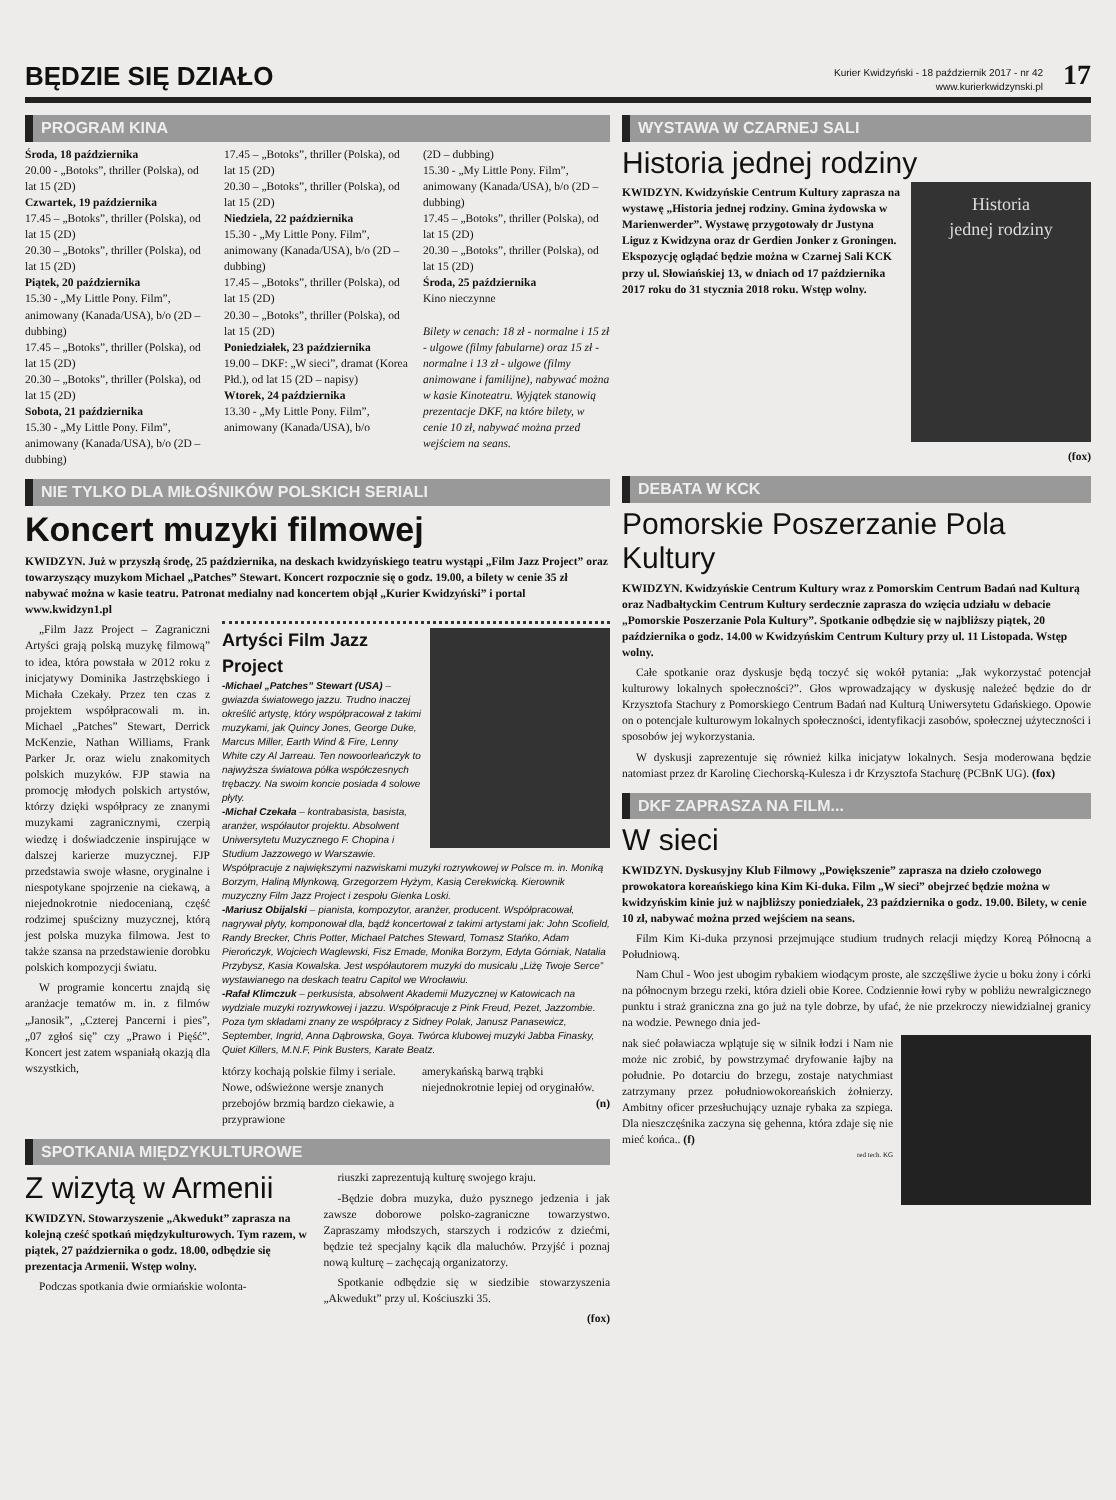BĘDZIE SIĘ DZIAŁO
Kurier Kwidzyński - 18 październik 2017 - nr 42
www.kurierkwidzynski.pl
17
PROGRAM KINA
Środa, 18 października
20.00 - „Botoks”, thriller (Polska), od lat 15 (2D)
Czwartek, 19 października
17.45 – „Botoks”, thriller (Polska), od lat 15 (2D)
20.30 – „Botoks”, thriller (Polska), od lat 15 (2D)
Piątek, 20 października
15.30 - „My Little Pony. Film”, animowany (Kanada/USA), b/o (2D – dubbing)
17.45 – „Botoks”, thriller (Polska), od lat 15 (2D)
20.30 – „Botoks”, thriller (Polska), od lat 15 (2D)
Sobota, 21 października
15.30 - „My Little Pony. Film”, animowany (Kanada/USA), b/o (2D – dubbing)
17.45 – „Botoks”, thriller (Polska), od lat 15 (2D)
20.30 – „Botoks”, thriller (Polska), od lat 15 (2D)
Niedziela, 22 października
15.30 - „My Little Pony. Film”, animowany (Kanada/USA), b/o (2D – dubbing)
17.45 – „Botoks”, thriller (Polska), od lat 15 (2D)
20.30 – „Botoks”, thriller (Polska), od lat 15 (2D)
Poniedziałek, 23 października
19.00 – DKF: „W sieci”, dramat (Korea Płd.), od lat 15 (2D – napisy)
Wtorek, 24 października
13.30 - „My Little Pony. Film”, animowany (Kanada/USA), b/o
(2D – dubbing)
15.30 - „My Little Pony. Film”, animowany (Kanada/USA), b/o (2D – dubbing)
17.45 – „Botoks”, thriller (Polska), od lat 15 (2D)
20.30 – „Botoks”, thriller (Polska), od lat 15 (2D)
Środa, 25 października
Kino nieczynne
Bilety w cenach: 18 zł - normalne i 15 zł - ulgowe (filmy fabularne) oraz 15 zł - normalne i 13 zł - ulgowe (filmy animowane i familijne), nabywać można w kasie Kinoteatru. Wyjątek stanowią prezentacje DKF, na które bilety, w cenie 10 zł, nabywać można przed wejściem na seans.
NIE TYLKO DLA MIŁOŚNIKÓW POLSKICH SERIALI
Koncert muzyki filmowej
KWIDZYN. Już w przyszłą środę, 25 października, na deskach kwidzyńskiego teatru wystąpi „Film Jazz Project” oraz towarzyszący muzykom Michael „Patches” Stewart. Koncert rozpocznie się o godz. 19.00, a bilety w cenie 35 zł nabywać można w kasie teatru. Patronat medialny nad koncertem objął „Kurier Kwidzyński” i portal www.kwidzyn1.pl
„Film Jazz Project – Zagraniczni Artyści grają polską muzykę filmową” to idea, która powstała w 2012 roku z inicjatywy Dominika Jastrzębskiego i Michała Czekały. Przez ten czas z projektem współpracowali m. in. Michael „Patches” Stewart, Derrick McKenzie, Nathan Williams, Frank Parker Jr. oraz wielu znakomitych polskich muzyków. FJP stawia na promocję młodych polskich artystów, którzy dzięki współpracy ze znanymi muzykami zagranicznymi, czerpią wiedzę i doświadczenie inspirujące w dalszej karierze muzycznej. FJP przedstawia swoje własne, oryginalne i niespotykane spojrzenie na ciekawą, a niejednokrotnie niedocenianą, część rodzimej spuścizny muzycznej, którą jest polska muzyka filmowa. Jest to także szansa na przedstawienie dorobku polskich kompozycji światu.
W programie koncertu znajdą się aranżacje tematów m. in. z filmów „Janosik”, „Czterej Pancerni i pies”, „07 zgłoś się” czy „Prawo i Pięść”. Koncert jest zatem wspaniałą okazją dla wszystkich,
Artyści Film Jazz Project
-Michael „Patches” Stewart (USA) – gwiazda światowego jazzu. Trudno inaczej określić artystę, który współpracował z takimi muzykami, jak Quincy Jones, George Duke, Marcus Miller, Earth Wind & Fire, Lenny White czy Al Jarreau. Ten nowoorleańczyk to najwyższa światowa półka współczesnych trębaczy. Na swoim koncie posiada 4 solowe płyty.
-Michał Czekała – kontrabasista, basista, aranżer, współautor projektu. Absolwent Uniwersytetu Muzycznego F. Chopina i Studium Jazzowego w Warszawie. Współpracuje z największymi nazwiskami muzyki rozrywkowej w Polsce m. in. Moniką Borzym, Haliną Młynkową, Grzegorzem Hyżym, Kasią Cerekwicką. Kierownik muzyczny Film Jazz Project i zespołu Gienka Loski.
-Mariusz Obijalski – pianista, kompozytor, aranżer, producent. Współpracował, nagrywał płyty, komponował dla, bądź koncertował z takimi artystami jak: John Scofield, Randy Brecker, Chris Potter, Michael Patches Steward, Tomasz Stańko, Adam Pierończyk, Wojciech Waglewski, Fisz Emade, Monika Borzym, Edyta Górniak, Natalia Przybysz, Kasia Kowalska. Jest współautorem muzyki do musicalu „Liżę Twoje Serce” wystawianego na deskach teatru Capitol we Wrocławiu.
-Rafał Klimczuk – perkusista, absolwent Akademii Muzycznej w Katowicach na wydziale muzyki rozrywkowej i jazzu. Współpracuje z Pink Freud, Pezet, Jazzombie. Poza tym składami znany ze współpracy z Sidney Polak, Janusz Panasewicz, September, Ingrid, Anna Dąbrowska, Goya. Twórca klubowej muzyki Jabba Finasky, Quiet Killers, M.N.F, Pink Busters, Karate Beatz.
którzy kochają polskie filmy i seriale. Nowe, odświeżone wersje znanych przebojów brzmią bardzo ciekawie, a przyprawione
amerykańską barwą trąbki niejednokrotnie lepiej od oryginałów.
(n)
SPOTKANIA MIĘDZYKULTUROWE
Z wizytą w Armenii
KWIDZYN. Stowarzyszenie „Akwedukt” zaprasza na kolejną cześć spotkań międzykulturowych. Tym razem, w piątek, 27 października o godz. 18.00, odbędzie się prezentacja Armenii. Wstęp wolny.
Podczas spotkania dwie ormiańskie wolonta-
riuszki zaprezentują kulturę swojego kraju.
-Będzie dobra muzyka, dużo pysznego jedzenia i jak zawsze doborowe polsko-zagraniczne towarzystwo. Zapraszamy młodszych, starszych i rodziców z dziećmi, będzie też specjalny kącik dla maluchów. Przyjść i poznaj nową kulturę – zachęcają organizatorzy.
Spotkanie odbędzie się w siedzibie stowarzyszenia „Akwedukt” przy ul. Kościuszki 35.
(fox)
WYSTAWA W CZARNEJ SALI
Historia jednej rodziny
Historia
jednej rodziny
KWIDZYN. Kwidzyńskie Centrum Kultury zaprasza na wystawę „Historia jednej rodziny. Gmina żydowska w Marienwerder”. Wystawę przygotowały dr Justyna Liguz z Kwidzyna oraz dr Gerdien Jonker z Groningen. Ekspozycję oglądać będzie można w Czarnej Sali KCK przy ul. Słowiańskiej 13, w dniach od 17 października 2017 roku do 31 stycznia 2018 roku. Wstęp wolny.
(fox)
DEBATA W KCK
Pomorskie Poszerzanie Pola Kultury
KWIDZYN. Kwidzyńskie Centrum Kultury wraz z Pomorskim Centrum Badań nad Kulturą oraz Nadbałtyckim Centrum Kultury serdecznie zaprasza do wzięcia udziału w debacie „Pomorskie Poszerzanie Pola Kultury”. Spotkanie odbędzie się w najbliższy piątek, 20 października o godz. 14.00 w Kwidzyńskim Centrum Kultury przy ul. 11 Listopada. Wstęp wolny.
Całe spotkanie oraz dyskusje będą toczyć się wokół pytania: „Jak wykorzystać potencjał kulturowy lokalnych społeczności?”. Głos wprowadzający w dyskusję należeć będzie do dr Krzysztofa Stachury z Pomorskiego Centrum Badań nad Kulturą Uniwersytetu Gdańskiego. Opowie on o potencjale kulturowym lokalnych społeczności, identyfikacji zasobów, społecznej użyteczności i sposobów jej wykorzystania.
W dyskusji zaprezentuje się również kilka inicjatyw lokalnych. Sesja moderowana będzie natomiast przez dr Karolinę Ciechorską-Kulesza i dr Krzysztofa Stachurę (PCBnK UG). (fox)
DKF ZAPRASZA NA FILM...
W sieci
KWIDZYN. Dyskusyjny Klub Filmowy „Powiększenie” zaprasza na dzieło czołowego prowokatora koreańskiego kina Kim Ki-duka. Film „W sieci” obejrzeć będzie można w kwidzyńskim kinie już w najbliższy poniedziałek, 23 października o godz. 19.00. Bilety, w cenie 10 zł, nabywać można przed wejściem na seans.
Film Kim Ki-duka przynosi przejmujące studium trudnych relacji między Koreą Północną a Południową.
Nam Chul - Woo jest ubogim rybakiem wiodącym proste, ale szczęśliwe życie u boku żony i córki na północnym brzegu rzeki, która dzieli obie Koree. Codziennie łowi ryby w pobliżu newralgicznego punktu i straż graniczna zna go już na tyle dobrze, by ufać, że nie przekroczy niewidzialnej granicy na wodzie. Pewnego dnia jed-
nak sieć poławiacza wplątuje się w silnik łodzi i Nam nie może nic zrobić, by powstrzymać dryfowanie łajby na południe. Po dotarciu do brzegu, zostaje natychmiast zatrzymany przez południowokoreańskich żołnierzy. Ambitny oficer przesłuchujący uznaje rybaka za szpiega. Dla nieszczęśnika zaczyna się gehenna, która zdaje się nie mieć końca.. (f)
red tech. KG